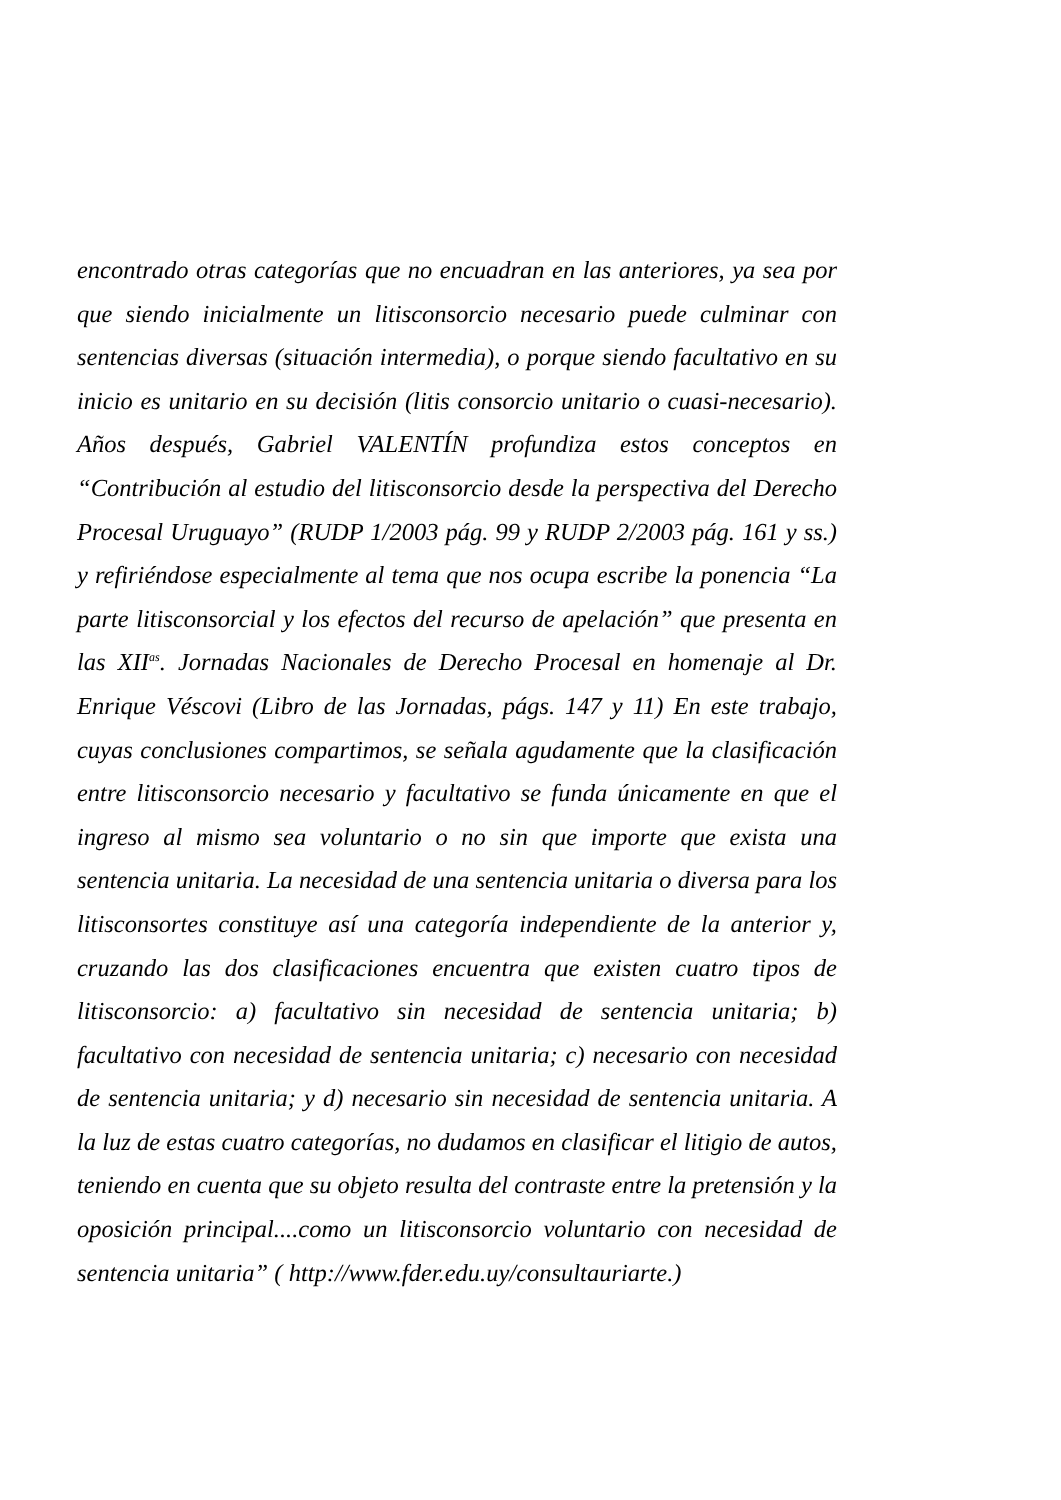encontrado otras categorías que no encuadran en las anteriores, ya sea por que siendo inicialmente un litisconsorcio necesario puede culminar con sentencias diversas (situación intermedia), o porque siendo facultativo en su inicio es unitario en su decisión (litis consorcio unitario o cuasi-necesario). Años después, Gabriel VALENTÍN profundiza estos conceptos en “Contribución al estudio del litisconsorcio desde la perspectiva del Derecho Procesal Uruguayo” (RUDP 1/2003 pág. 99 y RUDP 2/2003 pág. 161 y ss.) y refiriéndose especialmente al tema que nos ocupa escribe la ponencia “La parte litisconsorcial y los efectos del recurso de apelación” que presenta en las XII<sup>as</sup>. Jornadas Nacionales de Derecho Procesal en homenaje al Dr. Enrique Véscovi (Libro de las Jornadas, págs. 147 y 11) En este trabajo, cuyas conclusiones compartimos, se señala agudamente que la clasificación entre litisconsorcio necesario y facultativo se funda únicamente en que el ingreso al mismo sea voluntario o no sin que importe que exista una sentencia unitaria. La necesidad de una sentencia unitaria o diversa para los litisconsortes constituye así una categoría independiente de la anterior y, cruzando las dos clasificaciones encuentra que existen cuatro tipos de litisconsorcio: a) facultativo sin necesidad de sentencia unitaria; b) facultativo con necesidad de sentencia unitaria; c) necesario con necesidad de sentencia unitaria; y d) necesario sin necesidad de sentencia unitaria. A la luz de estas cuatro categorías, no dudamos en clasificar el litigio de autos, teniendo en cuenta que su objeto resulta del contraste entre la pretensión y la oposición principal....como un litisconsorcio voluntario con necesidad de sentencia unitaria” ( http://www.fder.edu.uy/consultauriarte.)